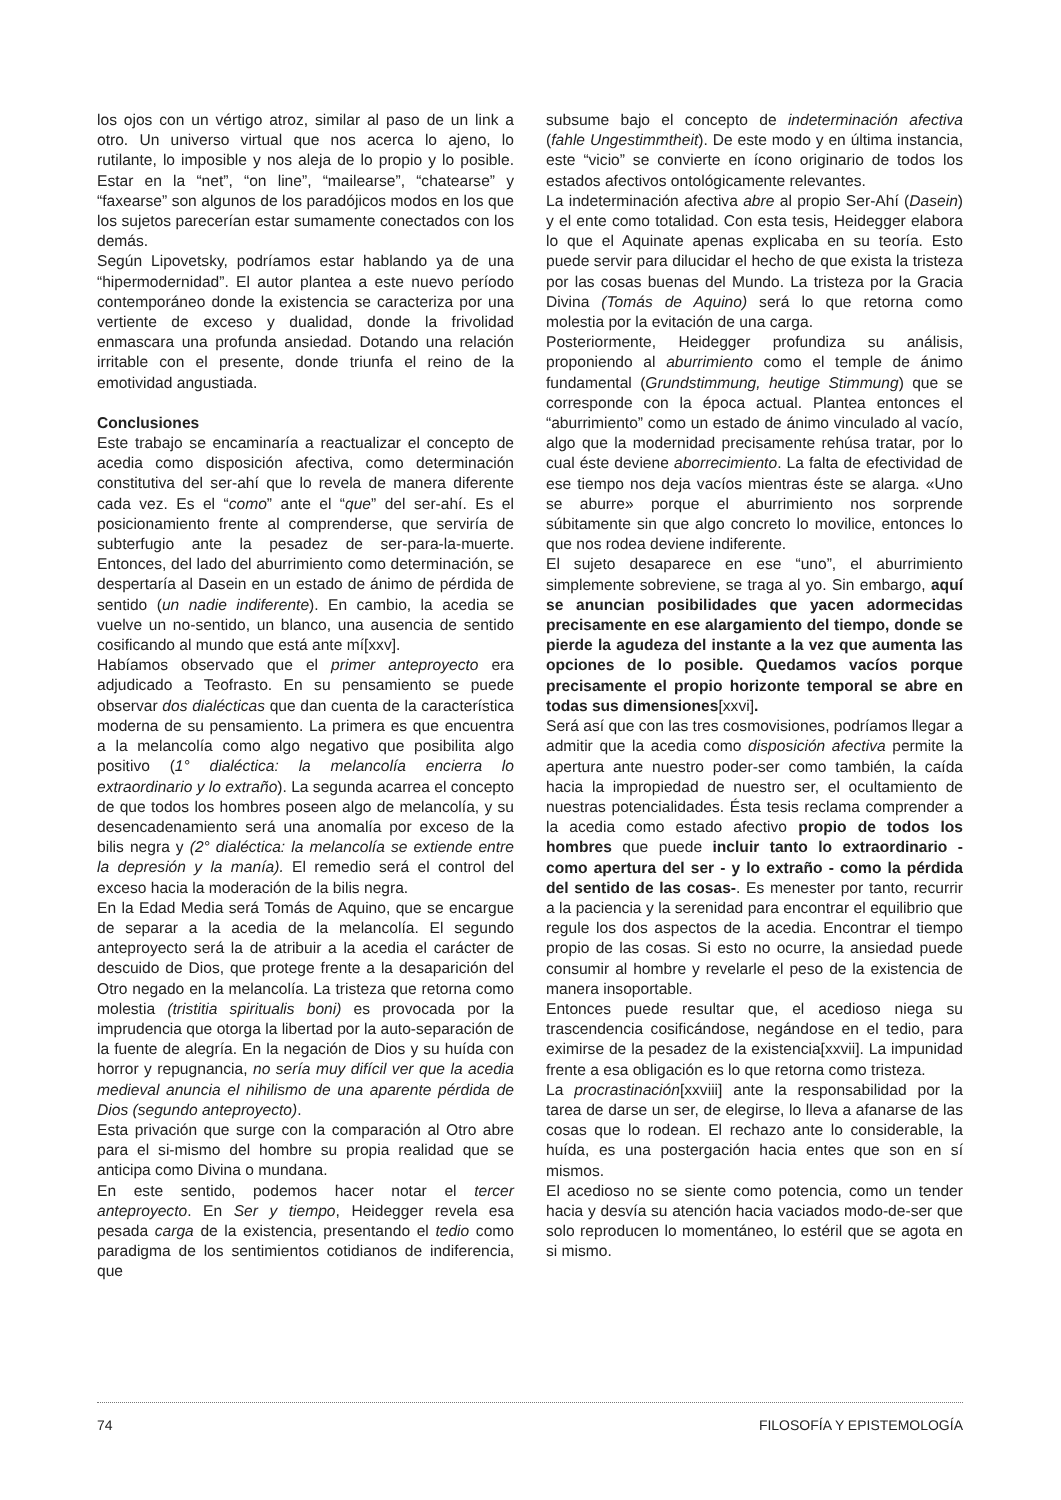los ojos con un vértigo atroz, similar al paso de un link a otro. Un universo virtual que nos acerca lo ajeno, lo rutilante, lo imposible y nos aleja de lo propio y lo posible. Estar en la “net”, “on line”, “mailearse”, “chatearse” y “faxearse” son algunos de los paradójicos modos en los que los sujetos parecerían estar sumamente conectados con los demás.
Según Lipovetsky, podríamos estar hablando ya de una “hipermodernidad”. El autor plantea a este nuevo período contemporáneo donde la existencia se caracteriza por una vertiente de exceso y dualidad, donde la frivolidad enmascara una profunda ansiedad. Dotando una relación irritable con el presente, donde triunfa el reino de la emotividad angustiada.
Conclusiones
Este trabajo se encaminaría a reactualizar el concepto de acedia como disposición afectiva, como determinación constitutiva del ser-ahí que lo revela de manera diferente cada vez. Es el “como” ante el “que” del ser-ahí. Es el posicionamiento frente al comprenderse, que serviría de subterfugio ante la pesadez de ser-para-la-muerte. Entonces, del lado del aburrimiento como determinación, se despertaría al Dasein en un estado de ánimo de pérdida de sentido (un nadie indiferente). En cambio, la acedia se vuelve un no-sentido, un blanco, una ausencia de sentido cosificando al mundo que está ante mí[xxv].
Habíamos observado que el primer anteproyecto era adjudicado a Teofrasto. En su pensamiento se puede observar dos dialécticas que dan cuenta de la característica moderna de su pensamiento. La primera es que encuentra a la melancolía como algo negativo que posibilita algo positivo (1° dialéctica: la melancolía encierra lo extraordinario y lo extraño). La segunda acarrea el concepto de que todos los hombres poseen algo de melancolía, y su desencadenamiento será una anomalía por exceso de la bilis negra y (2° dialéctica: la melancolía se extiende entre la depresión y la manía). El remedio será el control del exceso hacia la moderación de la bilis negra.
En la Edad Media será Tomás de Aquino, que se encargue de separar a la acedia de la melancolía. El segundo anteproyecto será la de atribuir a la acedia el carácter de descuido de Dios, que protege frente a la desaparición del Otro negado en la melancolía. La tristeza que retorna como molestia (tristitia spiritualis boni) es provocada por la imprudencia que otorga la libertad por la auto-separación de la fuente de alegría. En la negación de Dios y su huída con horror y repugnancia, no sería muy difícil ver que la acedia medieval anuncia el nihilismo de una aparente pérdida de Dios (segundo anteproyecto).
Esta privación que surge con la comparación al Otro abre para el si-mismo del hombre su propia realidad que se anticipa como Divina o mundana.
En este sentido, podemos hacer notar el tercer anteproyecto. En Ser y tiempo, Heidegger revela esa pesada carga de la existencia, presentando el tedio como paradigma de los sentimientos cotidianos de indiferencia, que
subsume bajo el concepto de indeterminación afectiva (fahle Ungestimmtheit). De este modo y en última instancia, este “vicio” se convierte en ícono originario de todos los estados afectivos ontológicamente relevantes.
La indeterminación afectiva abre al propio Ser-Ahí (Dasein) y el ente como totalidad. Con esta tesis, Heidegger elabora lo que el Aquinate apenas explicaba en su teoría. Esto puede servir para dilucidar el hecho de que exista la tristeza por las cosas buenas del Mundo. La tristeza por la Gracia Divina (Tomás de Aquino) será lo que retorna como molestia por la evitación de una carga.
Posteriormente, Heidegger profundiza su análisis, proponiendo al aburrimiento como el temple de ánimo fundamental (Grundstimmung, heutige Stimmung) que se corresponde con la época actual. Plantea entonces el “aburrimiento” como un estado de ánimo vinculado al vacío, algo que la modernidad precisamente rehúsa tratar, por lo cual éste deviene aborrecimiento. La falta de efectividad de ese tiempo nos deja vacíos mientras éste se alarga. «Uno se aburre» porque el aburrimiento nos sorprende súbitamente sin que algo concreto lo movilice, entonces lo que nos rodea deviene indiferente.
El sujeto desaparece en ese “uno”, el aburrimiento simplemente sobreviene, se traga al yo. Sin embargo, aquí se anuncian posibilidades que yacen adormecidas precisamente en ese alargamiento del tiempo, donde se pierde la agudeza del instante a la vez que aumenta las opciones de lo posible. Quedamos vacíos porque precisamente el propio horizonte temporal se abre en todas sus dimensiones[xxvi].
Será así que con las tres cosmovisiones, podríamos llegar a admitir que la acedia como disposición afectiva permite la apertura ante nuestro poder-ser como también, la caída hacia la impropiedad de nuestro ser, el ocultamiento de nuestras potencialidades. Ésta tesis reclama comprender a la acedia como estado afectivo propio de todos los hombres que puede incluir tanto lo extraordinario - como apertura del ser - y lo extraño - como la pérdida del sentido de las cosas-. Es menester por tanto, recurrir a la paciencia y la serenidad para encontrar el equilibrio que regule los dos aspectos de la acedia. Encontrar el tiempo propio de las cosas. Si esto no ocurre, la ansiedad puede consumir al hombre y revelarle el peso de la existencia de manera insoportable.
Entonces puede resultar que, el acedioso niega su trascendencia cosificándose, negándose en el tedio, para eximirse de la pesadez de la existencia[xxvii]. La impunidad frente a esa obligación es lo que retorna como tristeza.
La procrastinación[xxviii] ante la responsabilidad por la tarea de darse un ser, de elegirse, lo lleva a afanarse de las cosas que lo rodean. El rechazo ante lo considerable, la huída, es una postergación hacia entes que son en sí mismos.
El acedioso no se siente como potencia, como un tender hacia y desvía su atención hacia vaciados modo-de-ser que solo reproducen lo momentáneo, lo estéril que se agota en si mismo.
74 FILOSOFÍA Y EPISTEMOLOGÍA